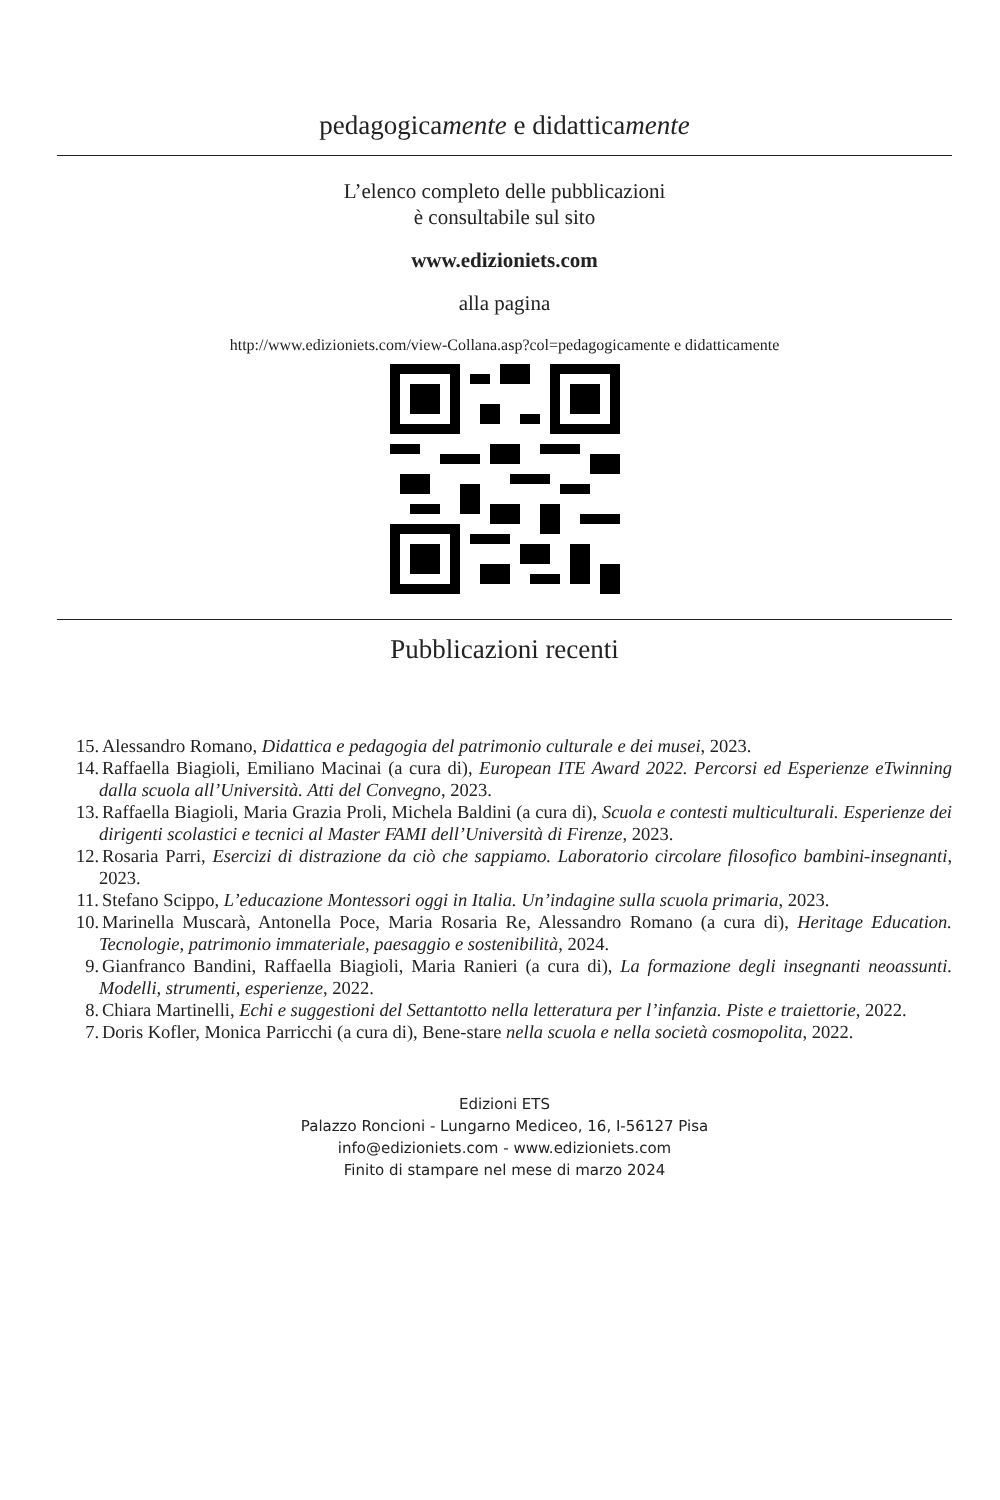pedagogicamente e didatticamente
L’elenco completo delle pubblicazioni
è consultabile sul sito
www.edizioniets.com
alla pagina
http://www.edizioniets.com/view-Collana.asp?col=pedagogicamente e didatticamente
Pubblicazioni recenti
15. Alessandro Romano, Didattica e pedagogia del patrimonio culturale e dei musei, 2023.
14. Raffaella Biagioli, Emiliano Macinai (a cura di), European ITE Award 2022. Percorsi ed Esperienze eTwinning dalla scuola all’Università. Atti del Convegno, 2023.
13. Raffaella Biagioli, Maria Grazia Proli, Michela Baldini (a cura di), Scuola e contesti multiculturali. Esperienze dei dirigenti scolastici e tecnici al Master FAMI dell’Università di Firenze, 2023.
12. Rosaria Parri, Esercizi di distrazione da ciò che sappiamo. Laboratorio circolare filosofico bambini-insegnanti, 2023.
11. Stefano Scippo, L’educazione Montessori oggi in Italia. Un’indagine sulla scuola primaria, 2023.
10. Marinella Muscarà, Antonella Poce, Maria Rosaria Re, Alessandro Romano (a cura di), Heritage Education. Tecnologie, patrimonio immateriale, paesaggio e sostenibilità, 2024.
9. Gianfranco Bandini, Raffaella Biagioli, Maria Ranieri (a cura di), La formazione degli insegnanti neoassunti. Modelli, strumenti, esperienze, 2022.
8. Chiara Martinelli, Echi e suggestioni del Settantotto nella letteratura per l’infanzia. Piste e traiettorie, 2022.
7. Doris Kofler, Monica Parricchi (a cura di), Bene-stare nella scuola e nella società cosmopolita, 2022.
Edizioni ETS
Palazzo Roncioni - Lungarno Mediceo, 16, I-56127 Pisa
info@edizioniets.com - www.edizioniets.com
Finito di stampare nel mese di marzo 2024